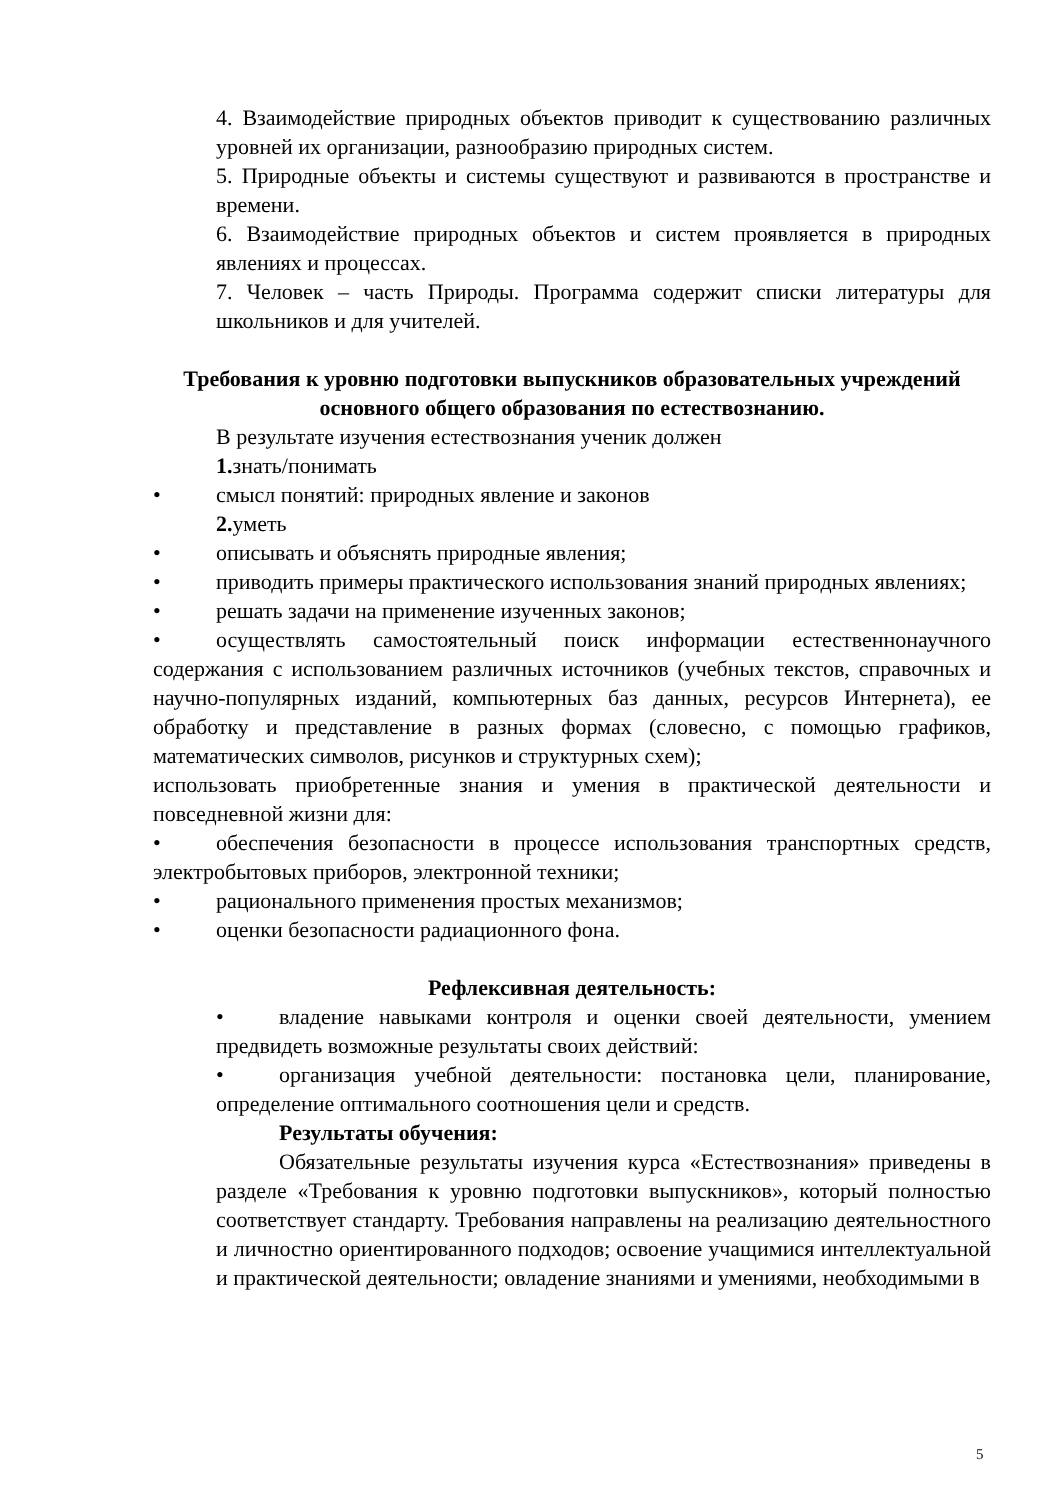4. Взаимодействие природных объектов приводит к существованию различных уровней их организации, разнообразию природных систем.
5. Природные объекты и системы существуют и развиваются в пространстве и времени.
6. Взаимодействие природных объектов и систем проявляется в природных явлениях и процессах.
7. Человек – часть Природы. Программа содержит списки литературы для школьников и для учителей.
Требования к уровню подготовки выпускников образовательных учреждений основного общего образования по естествознанию.
В результате изучения естествознания ученик должен
1. знать/понимать
• смысл понятий: природных явление и законов
2. уметь
• описывать и объяснять природные явления;
• приводить примеры практического использования знаний природных явлениях;
• решать задачи на применение изученных законов;
• осуществлять самостоятельный поиск информации естественнонаучного содержания с использованием различных источников (учебных текстов, справочных и научно-популярных изданий, компьютерных баз данных, ресурсов Интернета), ее обработку и представление в разных формах (словесно, с помощью графиков, математических символов, рисунков и структурных схем);
использовать приобретенные знания и умения в практической деятельности и повседневной жизни для:
• обеспечения безопасности в процессе использования транспортных средств, электробытовых приборов, электронной техники;
• рационального применения простых механизмов;
• оценки безопасности радиационного фона.
Рефлексивная деятельность:
• владение навыками контроля и оценки своей деятельности, умением предвидеть возможные результаты своих действий:
• организация учебной деятельности: постановка цели, планирование, определение оптимального соотношения цели и средств.
Результаты обучения:
Обязательные результаты изучения курса «Естествознания» приведены в разделе «Требования к уровню подготовки выпускников», который полностью соответствует стандарту. Требования направлены на реализацию деятельностного и личностно ориентированного подходов; освоение учащимися интеллектуальной и практической деятельности; овладение знаниями и умениями, необходимыми в
5